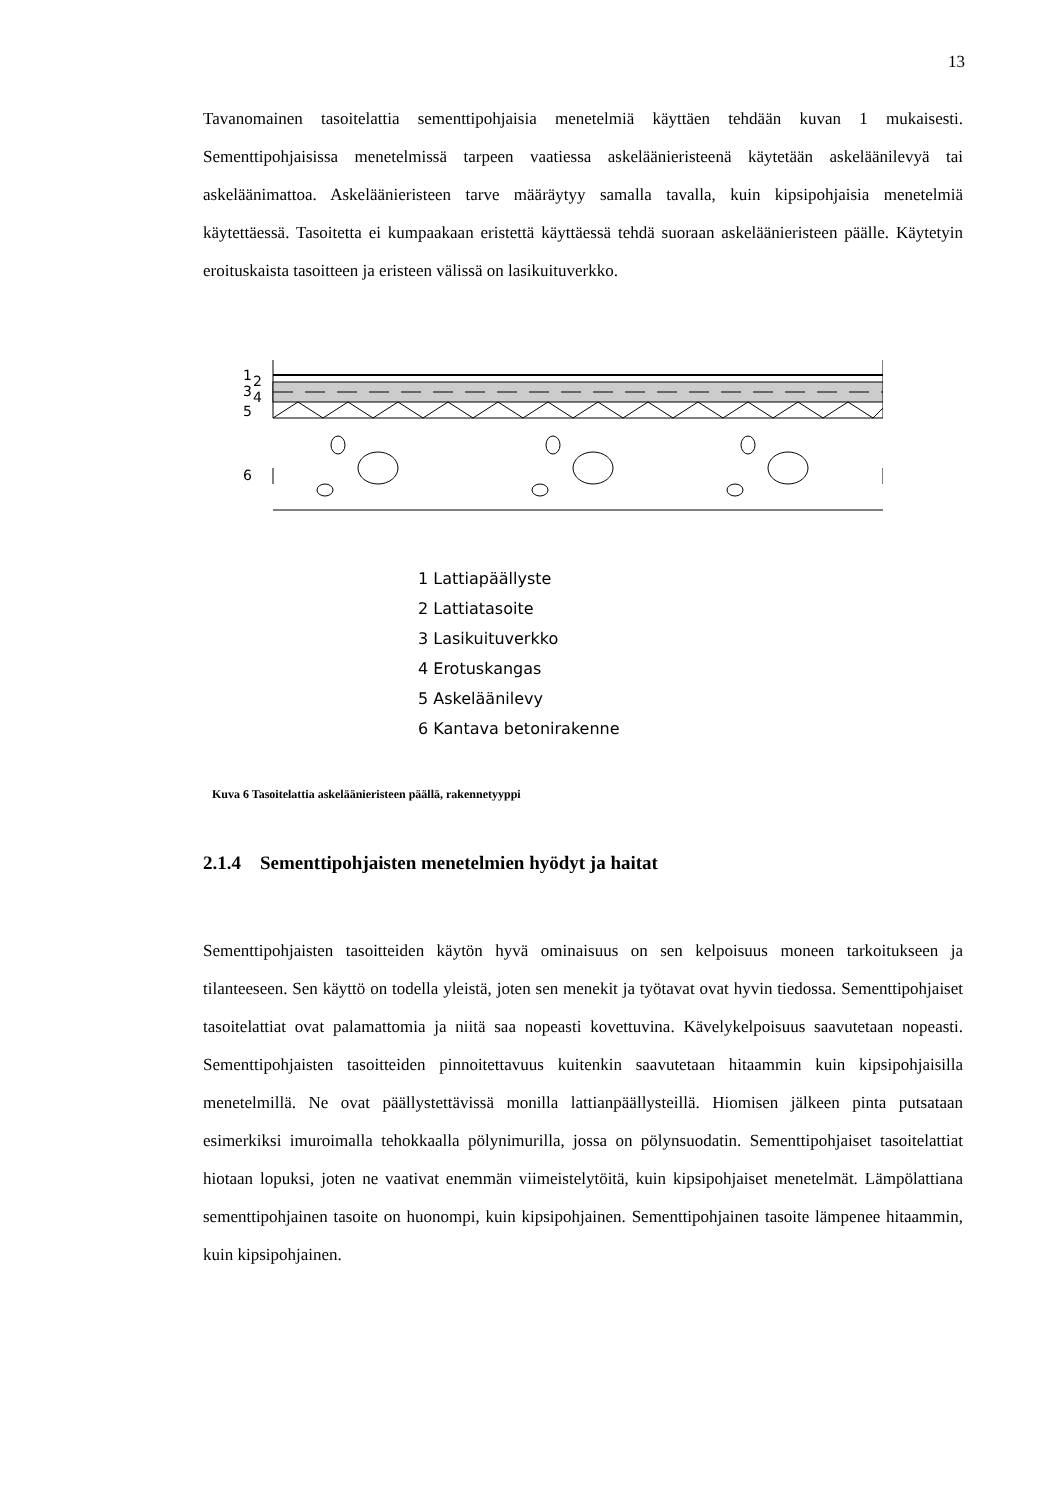13
Tavanomainen tasoitelattia sementtipohjaisia menetelmiä käyttäen tehdään kuvan 1 mukaisesti. Sementtipohjaisissa menetelmissä tarpeen vaatiessa askeläänieristeenä käytetään askeläänilevyä tai askeläänimattoa. Askeläänieristeen tarve määräytyy samalla tavalla, kuin kipsipohjaisia menetelmiä käytettäessä. Tasoitetta ei kumpaakaan eristettä käyttäessä tehdä suoraan askeläänieristeen päälle. Käytetyin eroituskaista tasoitteen ja eristeen välissä on lasikuituverkko.
1
2
3
4
5
6
1 Lattiapäällyste
2 Lattiatasoite
3 Lasikuituverkko
4 Erotuskangas
5 Askeläänilevy
6 Kantava betonirakenne
Kuva 6 Tasoitelattia askeläänieristeen päällä, rakennetyyppi
2.1.4 Sementtipohjaisten menetelmien hyödyt ja haitat
Sementtipohjaisten tasoitteiden käytön hyvä ominaisuus on sen kelpoisuus moneen tarkoitukseen ja tilanteeseen. Sen käyttö on todella yleistä, joten sen menekit ja työtavat ovat hyvin tiedossa. Sementtipohjaiset tasoitelattiat ovat palamattomia ja niitä saa nopeasti kovettuvina. Kävelykelpoisuus saavutetaan nopeasti. Sementtipohjaisten tasoitteiden pinnoitettavuus kuitenkin saavutetaan hitaammin kuin kipsipohjaisilla menetelmillä. Ne ovat päällystettävissä monilla lattianpäällysteillä. Hiomisen jälkeen pinta putsataan esimerkiksi imuroimalla tehokkaalla pölynimurilla, jossa on pölynsuodatin. Sementtipohjaiset tasoitelattiat hiotaan lopuksi, joten ne vaativat enemmän viimeistelytöitä, kuin kipsipohjaiset menetelmät. Lämpölattiana sementtipohjainen tasoite on huonompi, kuin kipsipohjainen. Sementtipohjainen tasoite lämpenee hitaammin, kuin kipsipohjainen.